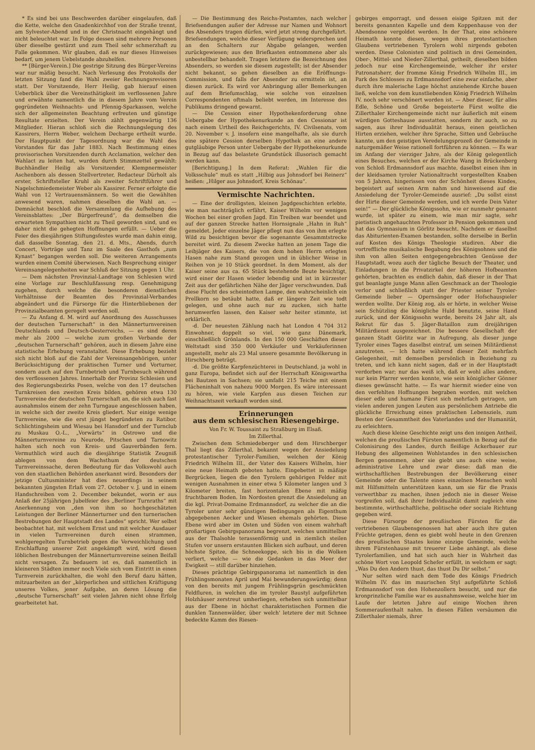* Es sind bei uns Beschwerden darüber eingelaufen, daß die Kette, welche den Gnadenkirchhof von der Straße trennt, am Sylvester-Abend und in der Christnacht eingehängt und nicht beleuchtet war. In Folge dessen sind mehrere Personen über dieselbe gestürzt und zum Theil sehr schmerzhaft zu Falle gekommen. Wir glauben, daß es nur dieses Hinweises bedarf, um jenem Uebelstande abzuhelfen.
** [Bürger-Verein.] Die gestrige Sitzung des Bürger-Vereins war nur mäßig besucht. Nach Verlesung des Protokolls der letzten Sitzung fand die Wahl zweier Rechnungsrevisoren statt. Der Vorsitzende, Herr Heilig, gab hierauf einen Ueberblick über die Vereinsthätigkeit im verflossenen Jahre und erwähnte namentlich die in diesem Jahre vom Verein gegründeten Weihnachts- und Pfennig-Sparkassen, welche sich der allgemeinsten Beachtung erfreuten und günstige Resultate erzielten. Der Verein zählt gegenwärtig 136 Mitglieder. Hieran schloß sich die Rechnungslegung des Kassirers, Herrn Weber, welchem Decharge ertheilt wurde. Der Hauptpunkt der Tagesordnung war die Wahl des Vorstandes für das Jahr 1883. Nach Bestimmung eines provisorischen Vorsitzenden durch Acclamation, welcher den Wahlact zu leiten hat, wurden durch Stimmzettel gewählt: Buchhändler Heilig als Vorsitzender, Klempnermeister Aschenborn als dessen Stellvertreter, Redacteur Dürholt als erster, Schriftsteller Kruhl als zweiter Schriftführer und Nagelschmiedemeister Weber als Kassirer. Ferner erfolgte die Wahl von 12 Vertrauensmännern. So weit die Gewählten anwesend waren, nahmen dieselben die Wahl an. — Demnächst beschloß die Versammlung die Aufhebung des Vereinsblattes: „Der Bürgerfreund“, da demselben die erwarteten Sympathien nicht zu Theil geworden sind, und es daher nicht die gehegten Hoffnungen erfüllt. — Ueber die Feier des diesjährigen Stiftungsfestes wurde man dahin einig, daß dasselbe Sonntag, den 21. d. Mts., Abends, durch Concert, Vorträge und Tanz im Saale des Gasthofs „zum Kynast“ begangen werden soll. Die weiteren Arrangements wurden einem Comité überwiesen. Nach Besprechung einiger Vereinsangelegenheiten war Schluß der Sitzung gegen 1 Uhr.
— Dem nächsten Provinzial-Landtage von Schlesien wird eine Vorlage zur Beschlußfassung resp. Genehmigung zugehen, durch welche die besonderen dienstlichen Verhältnisse der Beamten des Provinzial-Verbandes abgeändert und die Fürsorge für die Hinterbliebenen der Provinzialbeamten geregelt werden soll.
— Zu Anfang d. M. wird auf Anordnung des Ausschusses der deutschen Turnerschaft“ in den Männerturnvereinen Deutschlands und Deutsch-Oesterreichs, — es sind deren mehr als 2000 — welche zum großen Verbande der „deutschen Turnerschaft“ gehören, auch in diesem Jahre eine statistische Erhebung veranstaltet. Diese Erhebung bezieht sich nicht bloß auf die Zahl der Vereinsangehörigen, unter Berücksichtigung der praktischen Turner und Vorturner, sondern auch auf den Turnbetrieb und Turnbesuch während des verflossenen Jahres. Innerhalb der Provinz Schlesien und des Regierungsbezirks Posen, welche von den 17 deutschen Turnkreisen den zweiten Kreis bilden, gehören etwa 130 Turnvereine der deutschen Turnerschaft an, die sich auch fast ausnahmslos einem der zehn Turngaue angeschlossen haben, in welche sich der zweite Kreis gliedert. Nur einige wenige Turnvereine, wie die erst jüngst begründeten zu Ratibor, Schlichtingsheim und Wiesau bei Hansdorf und der Turnclub zu Muskau O.-L., „Vorwärts“ in Ostrowo und die Männerturnvereine zu Neurode, Pitschen und Tarnowitz halten sich noch von Kreis- und Gauverbänden fern. Vermuthlich wird auch die diesjährige Statistik Zeugniß ablegen von dem Wachsthum der deutschen Turnvereinssache, deren Bedeutung für das Volkswohl auch von den staatlichen Behörden anerkannt wird. Besonders der jetzige Cultusminister hat dies neuerdings in seinem bekannten jüngsten Erlaß vom 27. October v. J. und in einem Handschreiben vom 2. December bekundet, worin er aus Anlaß der 25jährigen Jubelfeier des „Berliner Turnraths“ mit Anerkennung von „den von ihm so hochgeschätzten Leistungen der Berliner Männerturner und den turnerischen Bestrebungen der Hauptstadt des Landes“ spricht. Wer selbst beobachtet hat, mit welchem Ernst und mit welcher Ausdauer in vielen Turnvereinen durch einen strammen, wohlgeregelten Turnbetrieb gegen die Verweichlichung und Erschlaffung unserer Zeit angekämpft wird, wird diesen löblichen Bestrebungen der Männerturnvereine seinen Beifall nicht versagen. Zu bedauern ist es, daß namentlich in kleineren Städten immer noch Viele sich vom Eintritt in einen Turnverein zurückhalten, die wohl den Beruf dazu hätten, mitzuarbeiten an der „körperlichen und sittlichen Kräftigung unseres Volkes, jener Aufgabe, an deren Lösung die „deutsche Turnerschaft“ seit vielen Jahren nicht ohne Erfolg gearbeitetet hat.
— Die Bestimmung des Reichs-Postamtes, nach welcher Briefsendungen außer der Adresse nur Namen und Wohnort des Absenders tragen dürfen, wird jetzt streng durchgeführt. Briefsendungen, welche dieser Verfügung widersprechen und an den Schaltern zur Abgabe gelangen, werden zurückgewiesen; aus den Briefkasten entnommene aber als unbestellbar behandelt. Tragen letztere die Bezeichnung des Absenders, so werden sie diesem zugestellt; ist der Absender nicht bekannt, so gehen dieselben an die Eröffnungs-Commission, und falls der Absender zu ermitteln ist, an diesen zurück. Es wird vor Anbringung aller Bemerkungen auf dem Briefumschlag, wie solche von einzelnen Correspondenten oftmals beliebt werden, im Interesse des Publikums dringend gewarnt.
— Die Cession einer Hypothekenforderung ohne Uebergabe der Hypothekenurkunde an den Cessionar ist nach einem Urtheil des Reichsgerichts, IV. Civilsenats, vom 20. November v. J. insofern eine mangelhafte, als sie durch eine spätere Cession derselben Hypothek an eine andere gutgläubige Person unter Uebergabe der Hypothekenurkunde in Bezug auf das belastete Grundstück illusorisch gemacht werden kann.
[Berichtigung.] In dem Referat: „Wahlen für die Volksschule“ muß es statt „Hilbig aus Johnsdorf bei Reinerz“ heißen: „Hilger aus Johnsdorf, Kreis Schönau“.
Vermischte Nachrichten.
— Eine der drolligsten, kleinen Jagdgeschichten erlebte, wie man nachträglich erfährt, Kaiser Wilhelm vor wenigen Wochen bei einer großen Jagd. Ein Treiben war beendet und auf der ganzen Strecke hatten Hornsignale „Hahn in Ruh“ gemeldet. Jeder einzelne Jäger pflegt nun das von ihm erlegte Wild zu besichtigen bevor die sogenannte Gesammtstrecke bereitet wird. Zu diesem Zwecke hatten an jenem Tage die Leibjäger des Kaisers, die von dem hohen Herrn erlegten Hasen nahe zum Stand gezogen und in üblicher Weise in Reihen von je 10 Stück geordnet. In dem Moment, als der Kaiser seine aus ca. 65 Stück bestehende Beute besichtigt, wird einer der Hasen wieder lebendig und ist in kürzester Zeit aus der gefährlichen Nähe der Jäger verschwunden. Daß diese Flucht des scheintodten Lampe, den wahrscheinlich ein Prellkorn so betäubt hatte, daß er längere Zeit wie todt gelegen, und ohne auch nur zu zucken, sich hatte herumwerfen lassen, den Kaiser sehr heiter stimmte, ist erklärlich.
-d. Der neuesten Zählung nach hat London 4 704 312 Einwohner, doppelt so viel, wie ganz Dänemark, einschließlich Grönlands. In den 150 000 Geschäften dieser Weltstadt sind 350 000 Verkäufer und Verkäuferinnen angestellt, mehr als 23 Mal unsere gesammte Bevölkerung in Hirschberg beträgt.
-d. Die größte Karpfenzüchterei in Deutschland, ja wohl in ganz Europa, befindet sich auf der Herrschaft Königswartha bei Bautzen in Sachsen; sie umfaßt 215 Teiche mit einem Flächeninhalt von nahezu 9000 Morgen. Es wäre interessant zu hören, wie viele Karpfen aus diesen Teichen zur Weihnachtszeit verkauft worden sind.
Erinnerungen
aus dem schlesischen Riesengebirge.
Von Fr. W. Toussaint zu Straßburg im Elsaß.
Im Zillerthal.
Zwischen dem Schmiedeberger und dem Hirschberger Thal liegt das Zillerthal, bekannt wegen der Ansiedelung protestantischer Tyroler-Familien, welchen der König Friedrich Wilhelm III., der Vater des Kaisers Wilhelm, hier eine neue Heimath geboten hatte. Eingebettet in mäßige Bergrücken, liegen die den Tyrolern gehörigen Felder mit wenigen Ausnahmen in einer etwa 5 Kilometer langen und 3 Kilometer breiten, fast horizontalen Ebene mit mäßig fruchtbarem Boden. Im Nordosten grenzt die Ansiedelung an die kgl. Privat-Domaine Erdmannsdorf, zu welcher die an die Tyroler unter sehr günstigen Bedingungen als Eigenthum abgegebenen Aecker und Wiesen ehemals gehörten. Diese Ebene wird aber im Osten und Süden von einem wahrhaft großartigen Gebirgspanorama begrenzt, welches unmittelbar aus der Thalsohle terassenförmig und in ziemlich steilen Stufen vor unsern erstaunten Blicken sich aufbaut, und deren höchste Spitze, die Schneekoppe, sich bis in die Wolken verliert, welche — wie die Gedanken in das Meer der Ewigkeit — still darüber hinziehen.
Dieses prächtige Gebirgspanorama ist namentlich in den Frühlingsmonaten April und Mai bewunderungswürdig; denn von den bereits mit jungem Frühlingsgrün geschmückten Feldfluren, in welchen die im tyroler Baustyl aufgeführten Holzhäuser zerstreut umherliegen, erheben sich unmittelbar aus der Ebene in höchst charakteristischen Formen die dunklen Tannenwälder, über welch' letztere der mit Schnee bedeckte Kamm des Riesen-
gebirges emporragt, und dessen eisige Spitzen mit der bereits genannten Kapelle und dem Koppenhause von der Abendsonne vergoldet werden. In der That, eine schönere Heimath konnte diesen, wegen ihres protestantischen Glaubens vertriebenen Tyrolern wohl nirgends geboten werden. Diese Colonisten sind politisch in drei Gemeinden, Ober-, Mittel- und Nieder-Zillerthal, getheilt, dieselben bilden jedoch nur eine Kirchengemeinde, welcher ihr erster Patronatsherr, der fromme König Friedrich Wilhelm III., im Park des Schlosses zu Erdmannsdorf eine zwar einfache, aber durch ihre malerische Lage höchst anziehende Kirche bauen ließ, welche von dem kunstliebenden König Friedrich Wilhelm IV. noch sehr verschönert worden ist. — Aber dieser, für alles Edle, Schöne und Große begeisterte Fürst wollte die Zillerthaler Kirchengemeinde nicht nur äußerlich mit einem würdigen Gotteshause ausstatten, sondern ihr auch, so zu sagen, aus ihrer Individualität heraus, einen geistlichen Hirten erziehen, welcher ihre Sprache, Sitten und Gebräuche kannte, um den geistigen Veredelungsprozeß der Gemeinde in naturgemäßer Weise rationell fortführen zu können. — Es war im Anfang der vierziger Jahre, als der König gelegentlich eines Besuches, welchen er der Kirche Wang in Brückenberg von Schloß Erdmannsdorf aus machte, daselbst einen ihm in der kleidsamen tyroler Nationaltracht vorgestellten Knaben von 5 Jahren, hingerissen von der Schönheit dieses Kindes, begeistert auf seinen Arm nahm und hinweisend auf die Ansiedelung der Tyroler-Gemeinde ausrief: „Du sollst einst der Hirte dieser Gemeinde werden, und ich werde Dein Vater sein!“ — Der glückliche Königssohn, wie er nunmehr genannt wurde, ist später zu einem, wie man mir sagte, sehr pietistisch angehauchten Professor in Pension gekommen und hat das Gymnasium in Görlitz besucht. Nachdem er daselbst das Abiturienten-Examen bestanden, sollte derselbe in Berlin auf Kosten des Königs Theologie studiren. Aber die vortreffliche musikalische Begabung des Königsohnes und die ihm von allen Seiten entgegengebrachten Genüsse der Hauptstadt, wozu auch der tägliche Besuch der Theater, und Einladungen in die Privatzirkel der höheren Hofbeamten gehörten, brachten es endlich dahin, daß dieser in der That gut beanlagte junge Mann allen Geschmack an der Theologie verlor und schließlich statt der Priester seiner Tyroler-Gemeinde lieber — Opernsänger oder Hofschauspieler werden wollte. Der König zog, als er hörte, in welcher Weise sein Schützling die königliche Huld benutzte, seine Hand zurück, und der Königssohn wurde, bereits 24 Jahr alt, als Rekrut für das 5. Jäger-Bataillon zum dreijährigen Militärdienst ausgezeichnet. Die bessere Gesellschaft der ganzen Stadt Görlitz war in Aufregung, als dieser junge Tyroler eines Tages daselbst eintraf, um seinen Militärdienst anzutreten. — Ich hatte während dieser Zeit mehrfach Gelegenheit, mit demselben persönlich in Beziehung zu treten, und ich kann nicht sagen, daß er in der Hauptstadt verdorben war; nur das weiß ich, daß er wohl alles andere, nur kein Pfarrer werden konnte, wie sein königlicher Gönner dieses gewünscht hatte. — Es war hiermit wieder eine von den verfehlten Hoffnungen begraben worden, mit welchen dieser edle und humane Fürst sich mehrfach getragen, um vielen anderen jungen Leuten aus persönlichem Antriebe die glückliche Erreichung eines praktischen Lebensziels, zum Besten der Gesammtheit des Vaterlandes und der Humanität, zu erleichtern.
Auch diese kleine Geschichte zeigt uns den innigen Antheil, welchen die preußischen Fürsten namentlich in Bezug auf die Colonisirung des Landes, durch fleißige Ackerbauer zur Hebung des allgemeinen Wohlstandes in den schlesischen Bergen genommen, aber sie giebt uns auch eine weise, administrative Lehre und zwar diese: daß man die wirthschaftlichen Bestrebungen der Bevölkerung einer Gemeinde oder die Talente eines einzelnen Menschen wohl mit Hilfsmitteln unterstützen kann, um sie für die Praxis verwerthbar zu machen, ihnen jedoch nie in dieser Weise vorgreifen soll, daß ihrer Individualität damit zugleich eine bestimmte, wirthschaftliche, politische oder sociale Richtung gegeben wird.
Diese Fürsorge der preußischen Fürsten für die vertriebenen Glaubensgenossen hat aber auch ihre guten Früchte getragen, denn es giebt wohl heute in den Grenzen des preußischen Staates keine einzige Gemeinde, welche ihrem Fürstenhause mit treuerer Liebe anhängt, als diese Tyrolerfamilien, und hat sich auch hier in Wahrheit das schöne Wort von Leopold Schefer erfüllt, in welchem er sagt: „Was Du den Andern thust, das thust Du Dir selbst.“
Nur selten wird nach dem Tode des Königs Friedrich Wilhelm IV. das im maurischen Styl aufgeführte Schloß Erdmannsdorf von den Hohenzollern besucht, und nur die kronprinzliche Familie war es ausnahmsweise, welche hier im Laufe der letzten Jahre auf einige Wochen ihren Sommeraufenthalt nahm. In diesen Fällen versäumen die Zillerthaler niemals, ihrer